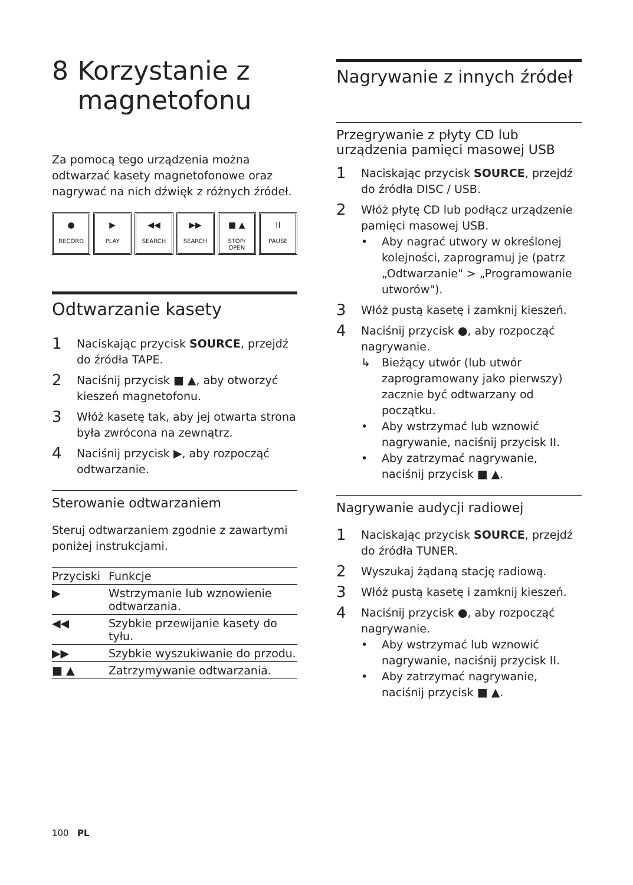8 Korzystanie z magnetofonu
Za pomocą tego urządzenia można odtwarzać kasety magnetofonowe oraz nagrywać na nich dźwięk z różnych źródeł.
●
RECORD
▶
PLAY
◀◀
SEARCH
▶▶
SEARCH
■ ▲
STOP/ OPEN
II
PAUSE
Odtwarzanie kasety
1 Naciskając przycisk SOURCE, przejdź do źródła TAPE.
2 Naciśnij przycisk ■ ▲, aby otworzyć kieszeń magnetofonu.
3 Włóż kasetę tak, aby jej otwarta strona była zwrócona na zewnątrz.
4 Naciśnij przycisk ▶, aby rozpocząć odtwarzanie.
Sterowanie odtwarzaniem
Steruj odtwarzaniem zgodnie z zawartymi poniżej instrukcjami.
| Przyciski | Funkcje |
| --- | --- |
| ▶ | Wstrzymanie lub wznowienie odtwarzania. |
| ◀◀ | Szybkie przewijanie kasety do tyłu. |
| ▶▶ | Szybkie wyszukiwanie do przodu. |
| ■ ▲ | Zatrzymywanie odtwarzania. |
Nagrywanie z innych źródeł
Przegrywanie z płyty CD lub urządzenia pamięci masowej USB
1 Naciskając przycisk SOURCE, przejdź do źródła DISC / USB.
2 Włóż płytę CD lub podłącz urządzenie pamięci masowej USB.
• Aby nagrać utwory w określonej kolejności, zaprogramuj je (patrz „Odtwarzanie" > „Programowanie utworów").
3 Włóż pustą kasetę i zamknij kieszeń.
4 Naciśnij przycisk ●, aby rozpocząć nagrywanie.
↳ Bieżący utwór (lub utwór zaprogramowany jako pierwszy) zacznie być odtwarzany od początku.
• Aby wstrzymać lub wznowić nagrywanie, naciśnij przycisk II.
• Aby zatrzymać nagrywanie, naciśnij przycisk ■ ▲.
Nagrywanie audycji radiowej
1 Naciskając przycisk SOURCE, przejdź do źródła TUNER.
2 Wyszukaj żądaną stację radiową.
3 Włóż pustą kasetę i zamknij kieszeń.
4 Naciśnij przycisk ●, aby rozpocząć nagrywanie.
• Aby wstrzymać lub wznowić nagrywanie, naciśnij przycisk II.
• Aby zatrzymać nagrywanie, naciśnij przycisk ■ ▲.
100 PL